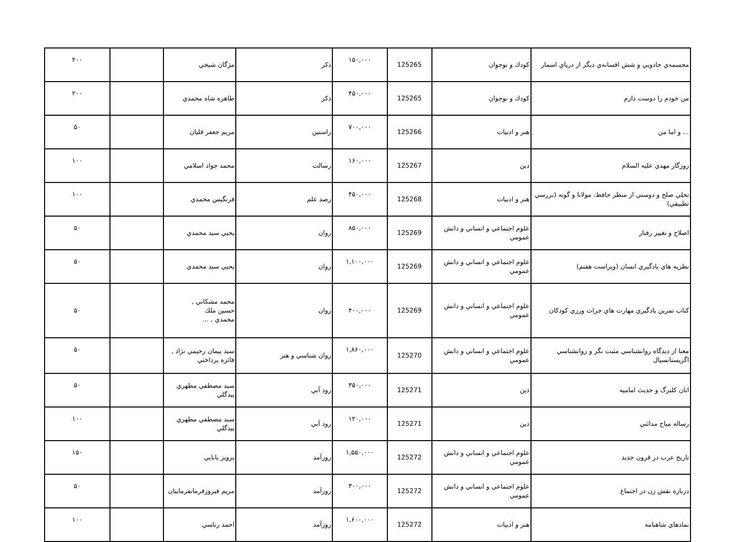| مجسمه‌ي جادويي و شش افسانه‌ي ديگر از درياي اسمار | كودك و نوجوان | 125265 | ۱۵۰,۰۰۰ | ذكر | مژگان شيخي | | ۲۰۰ |
| من خودم را دوست دارم | كودك و نوجوان | 125265 | ۴۵۰,۰۰۰ | ذكر | طاهره شاه محمدي | | ۲۰۰ |
| ... و اما من | هنر و ادبيات | 125266 | ۷۰۰,۰۰۰ | راستين | مريم جعفر قليان | | ۵۰ |
| روزگار مهدي عليه السلام | دين | 125267 | ۱۶۰,۰۰۰ | رسالت | محمد جواد اسلامي | | ۱۰۰ |
| تجلي صلح و دوستي از منظر حافظ، مولانا و گوته (بررسي تطبيقي) | هنر و ادبيات | 125268 | ۴۵۰,۰۰۰ | رصد علم | فرنگيس محمدي | | ۱۰۰ |
| اصلاح و تغيير رفتار | علوم اجتماعي و انساني و دانش عمومي | 125269 | ۸۵۰,۰۰۰ | روان | يحيي سيد محمدي | | ۵۰ |
| نظريه هاي يادگيري انسان (ويراست هفتم) | علوم اجتماعي و انساني و دانش عمومي | 125269 | ۱,۱۰۰,۰۰۰ | روان | يحيي سيد محمدي | | ۵۰ |
| كتاب تمرين يادگيري مهارت هاي جرات ورزي كودكان | علوم اجتماعي و انساني و دانش عمومي | 125269 | ۴۰۰,۰۰۰ | روان | محمد مشكاني , حسين ملك محمدي , ... | | ۵۰ |
| معنا از ديدگاه روانشناسي مثبت نگر و روانشناسي اگزيستانسيال | علوم اجتماعي و انساني و دانش عمومي | 125270 | ۱,۸۶۰,۰۰۰ | روان شناسي و هنر | سيد پيمان رحيمي نژاد , فائزه پرداختي | | ۵۰ |
| اتان كلبرگ و حديث اماميه | دين | 125271 | ۳۵۰,۰۰۰ | رود آبي | سيد مصطفي مطهري بيدگلي | | ۵۰ |
| رساله مياح مدائني | دين | 125271 | ۱۲۰,۰۰۰ | رود آبي | سيد مصطفي مطهري بيدگلي | | ۱۰۰ |
| تاريخ عرب در قرون جديد | علوم اجتماعي و انساني و دانش عمومي | 125272 | ۱,۵۵۰,۰۰۰ | روزآمد | پرويز بابايي | | ۱۵۰ |
| درباره نقش زن در اجتماع | علوم اجتماعي و انساني و دانش عمومي | 125272 | ۳۰۰,۰۰۰ | روزآمد | مريم فيروزفرمانفرماييان | | ۵۰ |
| نمادهاي شاهنامه | هنر و ادبيات | 125272 | ۱,۶۰۰,۰۰۰ | روزآمد | احمد رناسي | | ۱۰۰ |